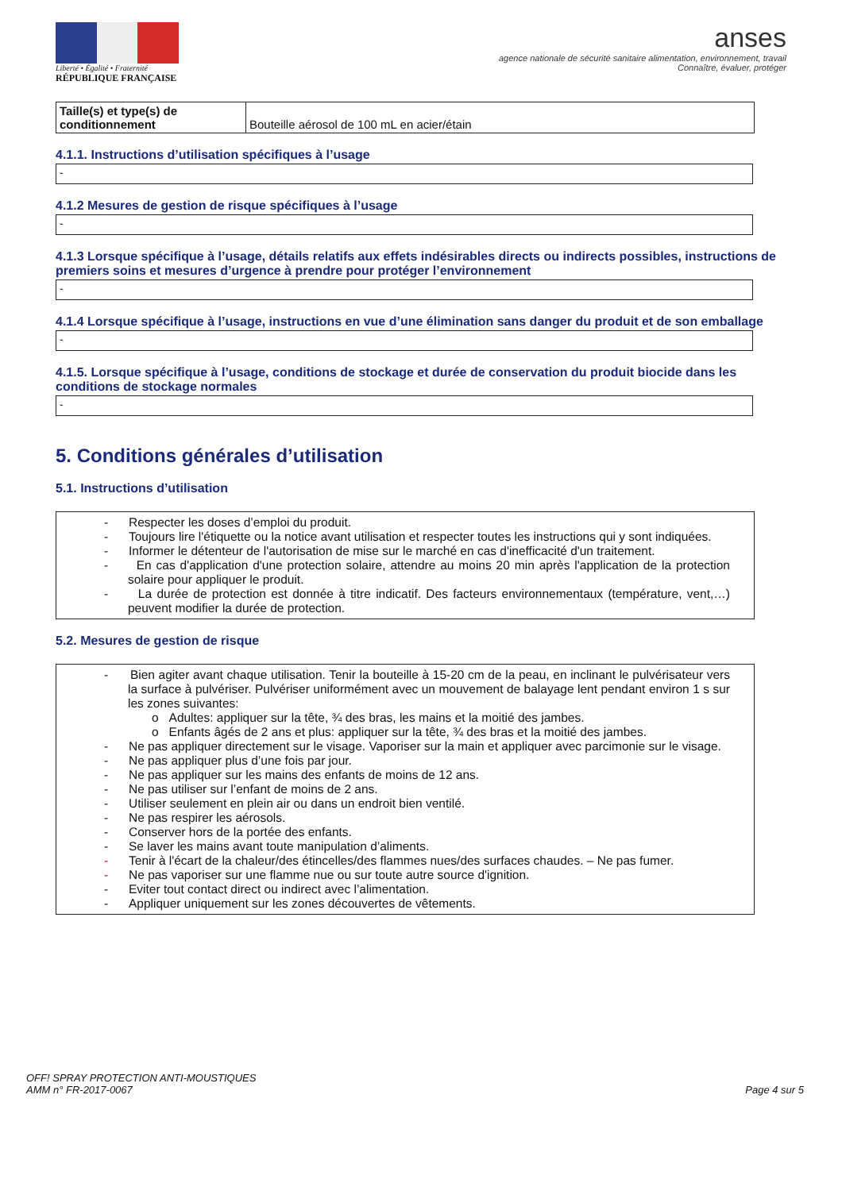Liberté • Égalité • Fraternité
RÉPUBLIQUE FRANÇAISE
anses
agence nationale de sécurité sanitaire alimentation, environnement, travail
Connaître, évaluer, protéger
| Taille(s) et type(s) de conditionnement | Bouteille aérosol de 100 mL en acier/étain |
4.1.1. Instructions d’utilisation spécifiques à l’usage
-
4.1.2 Mesures de gestion de risque spécifiques à l’usage
-
4.1.3 Lorsque spécifique à l’usage, détails relatifs aux effets indésirables directs ou indirects possibles, instructions de premiers soins et mesures d’urgence à prendre pour protéger l’environnement
-
4.1.4 Lorsque spécifique à l’usage, instructions en vue d’une élimination sans danger du produit et de son emballage
-
4.1.5. Lorsque spécifique à l’usage, conditions de stockage et durée de conservation du produit biocide dans les conditions de stockage normales
-
5. Conditions générales d’utilisation
5.1. Instructions d’utilisation
- Respecter les doses d’emploi du produit.
- Toujours lire l'étiquette ou la notice avant utilisation et respecter toutes les instructions qui y sont indiquées.
- Informer le détenteur de l'autorisation de mise sur le marché en cas d'inefficacité d'un traitement.
- En cas d'application d'une protection solaire, attendre au moins 20 min après l'application de la protection solaire pour appliquer le produit.
- La durée de protection est donnée à titre indicatif. Des facteurs environnementaux (température, vent,…) peuvent modifier la durée de protection.
5.2. Mesures de gestion de risque
- Bien agiter avant chaque utilisation. Tenir la bouteille à 15-20 cm de la peau, en inclinant le pulvérisateur vers la surface à pulvériser. Pulvériser uniformément avec un mouvement de balayage lent pendant environ 1 s sur les zones suivantes:
o Adultes: appliquer sur la tête, ¾ des bras, les mains et la moitié des jambes.
o Enfants âgés de 2 ans et plus: appliquer sur la tête, ¾ des bras et la moitié des jambes.
- Ne pas appliquer directement sur le visage. Vaporiser sur la main et appliquer avec parcimonie sur le visage.
- Ne pas appliquer plus d’une fois par jour.
- Ne pas appliquer sur les mains des enfants de moins de 12 ans.
- Ne pas utiliser sur l’enfant de moins de 2 ans.
- Utiliser seulement en plein air ou dans un endroit bien ventilé.
- Ne pas respirer les aérosols.
- Conserver hors de la portée des enfants.
- Se laver les mains avant toute manipulation d’aliments.
- Tenir à l'écart de la chaleur/des étincelles/des flammes nues/des surfaces chaudes. – Ne pas fumer.
- Ne pas vaporiser sur une flamme nue ou sur toute autre source d'ignition.
- Eviter tout contact direct ou indirect avec l’alimentation.
- Appliquer uniquement sur les zones découvertes de vêtements.
OFF! SPRAY PROTECTION ANTI-MOUSTIQUES
AMM n° FR-2017-0067
Page 4 sur 5